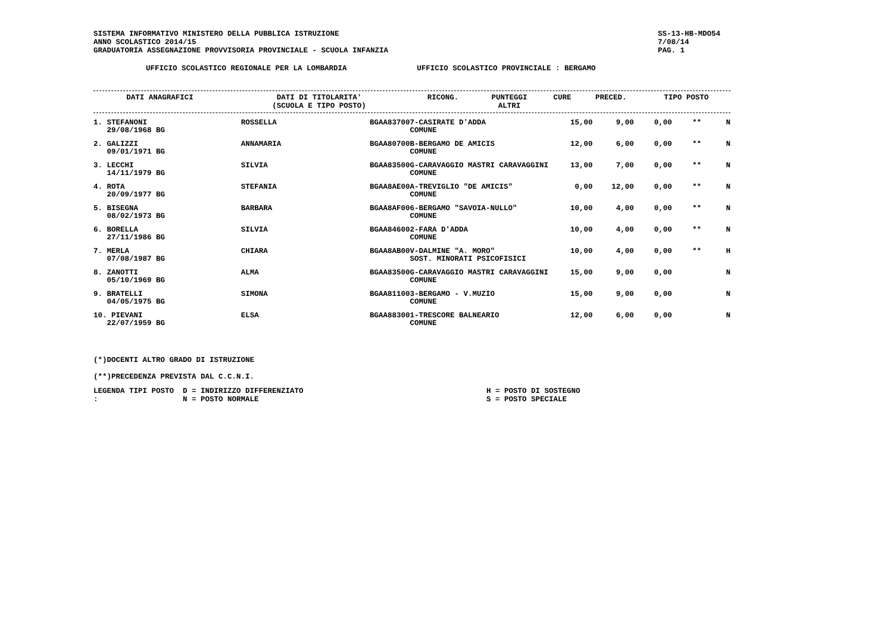SISTEMA INFORMATIVO MINISTERO DELLA PUBBLICA ISTRUZIONE
ANNO SCOLASTICO 2014/15
GRADUATORIA ASSEGNAZIONE PROVVISORIA PROVINCIALE - SCUOLA INFANZIA
SS-13-HB-MDO54
7/08/14
PAG. 1
UFFICIO SCOLASTICO REGIONALE PER LA LOMBARDIA UFFICIO SCOLASTICO PROVINCIALE : BERGAMO
| DATI ANAGRAFICI | DATI DI TITOLARITA' (SCUOLA E TIPO POSTO) | RICONG. | PUNTEGGI ALTRI | CURE | PRECED. | TIPO POSTO |
| --- | --- | --- | --- | --- | --- | --- |
| 1. STEFANONI 29/08/1968 BG | ROSSELLA | BGAA837007-CASIRATE D'ADDA COMUNE | 15,00 | 9,00 | 0,00 | ** | N |
| 2. GALIZZI 09/01/1971 BG | ANNAMARIA | BGAA80700B-BERGAMO DE AMICIS COMUNE | 12,00 | 6,00 | 0,00 | ** | N |
| 3. LECCHI 14/11/1979 BG | SILVIA | BGAA83500G-CARAVAGGIO MASTRI CARAVAGGINI COMUNE | 13,00 | 7,00 | 0,00 | ** | N |
| 4. ROTA 20/09/1977 BG | STEFANIA | BGAA8AE00A-TREVIGLIO "DE AMICIS" COMUNE | 0,00 | 12,00 | 0,00 | ** | N |
| 5. BISEGNA 08/02/1973 BG | BARBARA | BGAA8AF006-BERGAMO "SAVOIA-NULLO" COMUNE | 10,00 | 4,00 | 0,00 | ** | N |
| 6. BORELLA 27/11/1986 BG | SILVIA | BGAA846002-FARA D'ADDA COMUNE | 10,00 | 4,00 | 0,00 | ** | N |
| 7. MERLA 07/08/1987 BG | CHIARA | BGAA8AB00V-DALMINE "A. MORO" SOST. MINORATI PSICOFISICI | 10,00 | 4,00 | 0,00 | ** | H |
| 8. ZANOTTI 05/10/1969 BG | ALMA | BGAA83500G-CARAVAGGIO MASTRI CARAVAGGINI COMUNE | 15,00 | 9,00 | 0,00 | | N |
| 9. BRATELLI 04/05/1975 BG | SIMONA | BGAA811003-BERGAMO - V.MUZIO COMUNE | 15,00 | 9,00 | 0,00 | | N |
| 10. PIEVANI 22/07/1959 BG | ELSA | BGAA883001-TRESCORE BALNEARIO COMUNE | 12,00 | 6,00 | 0,00 | | N |
(*)DOCENTI ALTRO GRADO DI ISTRUZIONE
(**)PRECEDENZA PREVISTA DAL C.C.N.I.
LEGENDA TIPI POSTO : D = INDIRIZZO DIFFERENZIATO
N = POSTO NORMALE
H = POSTO DI SOSTEGNO
S = POSTO SPECIALE